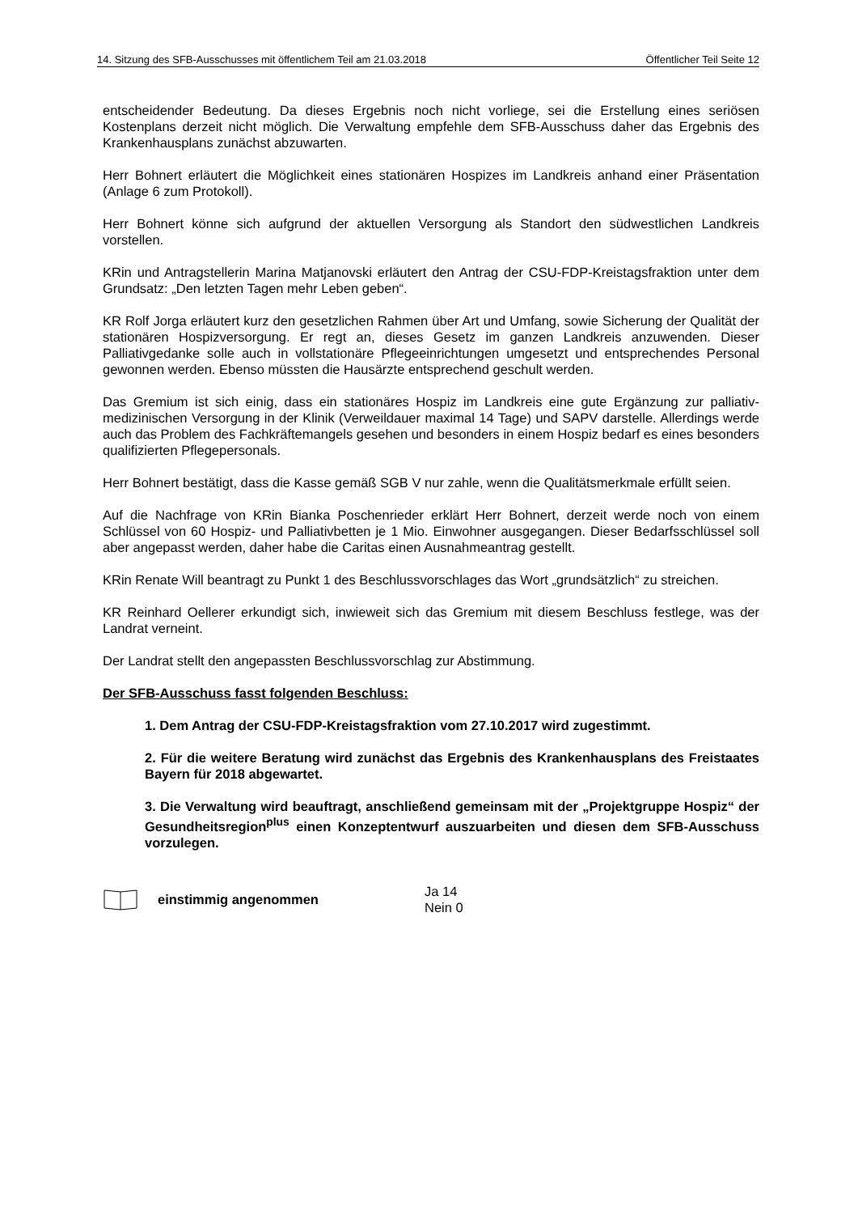14. Sitzung des SFB-Ausschusses mit öffentlichem Teil am 21.03.2018 Öffentlicher Teil Seite 12
entscheidender Bedeutung. Da dieses Ergebnis noch nicht vorliege, sei die Erstellung eines seriösen Kostenplans derzeit nicht möglich. Die Verwaltung empfehle dem SFB-Ausschuss daher das Ergebnis des Krankenhausplans zunächst abzuwarten.
Herr Bohnert erläutert die Möglichkeit eines stationären Hospizes im Landkreis anhand einer Präsentation (Anlage 6 zum Protokoll).
Herr Bohnert könne sich aufgrund der aktuellen Versorgung als Standort den südwestlichen Landkreis vorstellen.
KRin und Antragstellerin Marina Matjanovski erläutert den Antrag der CSU-FDP-Kreistagsfraktion unter dem Grundsatz: „Den letzten Tagen mehr Leben geben“.
KR Rolf Jorga erläutert kurz den gesetzlichen Rahmen über Art und Umfang, sowie Sicherung der Qualität der stationären Hospizversorgung. Er regt an, dieses Gesetz im ganzen Landkreis anzuwenden. Dieser Palliativgedanke solle auch in vollstationäre Pflegeeinrichtungen umgesetzt und entsprechendes Personal gewonnen werden. Ebenso müssten die Hausärzte entsprechend geschult werden.
Das Gremium ist sich einig, dass ein stationäres Hospiz im Landkreis eine gute Ergänzung zur palliativ-medizinischen Versorgung in der Klinik (Verweildauer maximal 14 Tage) und SAPV darstelle. Allerdings werde auch das Problem des Fachkräftemangels gesehen und besonders in einem Hospiz bedarf es eines besonders qualifizierten Pflegepersonals.
Herr Bohnert bestätigt, dass die Kasse gemäß SGB V nur zahle, wenn die Qualitätsmerkmale erfüllt seien.
Auf die Nachfrage von KRin Bianka Poschenrieder erklärt Herr Bohnert, derzeit werde noch von einem Schlüssel von 60 Hospiz- und Palliativbetten je 1 Mio. Einwohner ausgegangen. Dieser Bedarfsschlüssel soll aber angepasst werden, daher habe die Caritas einen Ausnahmeantrag gestellt.
KRin Renate Will beantragt zu Punkt 1 des Beschlussvorschlages das Wort „grundsätzlich“ zu streichen.
KR Reinhard Oellerer erkundigt sich, inwieweit sich das Gremium mit diesem Beschluss festlege, was der Landrat verneint.
Der Landrat stellt den angepassten Beschlussvorschlag zur Abstimmung.
Der SFB-Ausschuss fasst folgenden Beschluss:
1. Dem Antrag der CSU-FDP-Kreistagsfraktion vom 27.10.2017 wird zugestimmt.
2. Für die weitere Beratung wird zunächst das Ergebnis des Krankenhausplans des Freistaates Bayern für 2018 abgewartet.
3. Die Verwaltung wird beauftragt, anschließend gemeinsam mit der „Projektgruppe Hospiz“ der Gesundheitsregion<sup>plus</sup> einen Konzeptentwurf auszuarbeiten und diesen dem SFB-Ausschuss vorzulegen.
einstimmig angenommen
Ja 14
Nein 0